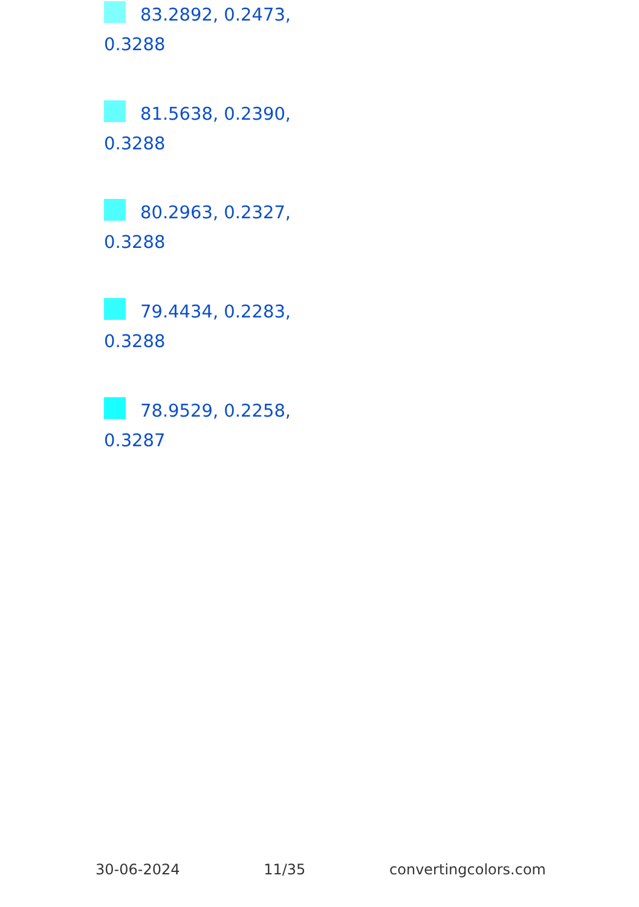83.2892, 0.2473, 0.3288
81.5638, 0.2390, 0.3288
80.2963, 0.2327, 0.3288
79.4434, 0.2283, 0.3288
78.9529, 0.2258, 0.3287
30-06-2024 11/35 convertingcolors.com